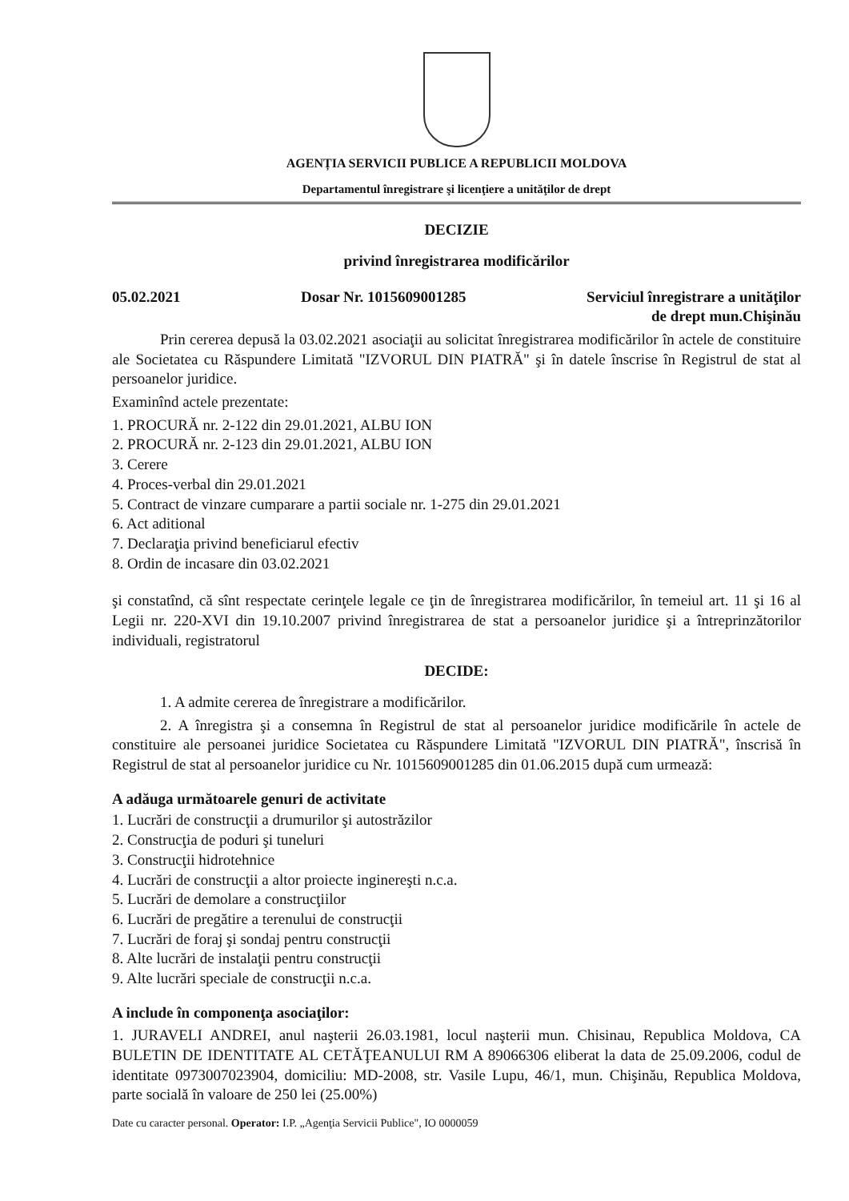AGENȚIA SERVICII PUBLICE A REPUBLICII MOLDOVA
Departamentul înregistrare şi licenţiere a unităţilor de drept
DECIZIE
privind înregistrarea modificărilor
05.02.2021 Dosar Nr. 1015609001285 Serviciul înregistrare a unităţilor
de drept mun.Chişinău
Prin cererea depusă la 03.02.2021 asociaţii au solicitat înregistrarea modificărilor în actele de constituire ale Societatea cu Răspundere Limitată "IZVORUL DIN PIATRĂ" şi în datele înscrise în Registrul de stat al persoanelor juridice.
Examinînd actele prezentate:
1. PROCURĂ nr. 2-122 din 29.01.2021, ALBU ION
2. PROCURĂ nr. 2-123 din 29.01.2021, ALBU ION
3. Cerere
4. Proces-verbal din 29.01.2021
5. Contract de vinzare cumparare a partii sociale nr. 1-275 din 29.01.2021
6. Act aditional
7. Declaraţia privind beneficiarul efectiv
8. Ordin de incasare din 03.02.2021
şi constatînd, că sînt respectate cerinţele legale ce ţin de înregistrarea modificărilor, în temeiul art. 11 şi 16 al Legii nr. 220-XVI din 19.10.2007 privind înregistrarea de stat a persoanelor juridice şi a întreprinzătorilor individuali, registratorul
DECIDE:
1. A admite cererea de înregistrare a modificărilor.
2. A înregistra şi a consemna în Registrul de stat al persoanelor juridice modificările în actele de constituire ale persoanei juridice Societatea cu Răspundere Limitată "IZVORUL DIN PIATRĂ", înscrisă în Registrul de stat al persoanelor juridice cu Nr. 1015609001285 din 01.06.2015 după cum urmează:
A adăuga următoarele genuri de activitate
1. Lucrări de construcţii a drumurilor şi autostrăzilor
2. Construcţia de poduri şi tuneluri
3. Construcţii hidrotehnice
4. Lucrări de construcţii a altor proiecte inginereşti n.c.a.
5. Lucrări de demolare a construcţiilor
6. Lucrări de pregătire a terenului de construcţii
7. Lucrări de foraj şi sondaj pentru construcţii
8. Alte lucrări de instalaţii pentru construcţii
9. Alte lucrări speciale de construcţii n.c.a.
A include în componenţa asociaţilor:
1. JURAVELI ANDREI, anul naşterii 26.03.1981, locul naşterii mun. Chisinau, Republica Moldova, CA BULETIN DE IDENTITATE AL CETĂŢEANULUI RM A 89066306 eliberat la data de 25.09.2006, codul de identitate 0973007023904, domiciliu: MD-2008, str. Vasile Lupu, 46/1, mun. Chişinău, Republica Moldova, parte socială în valoare de 250 lei (25.00%)
Date cu caracter personal. Operator: I.P. „Agenţia Servicii Publice", IO 0000059